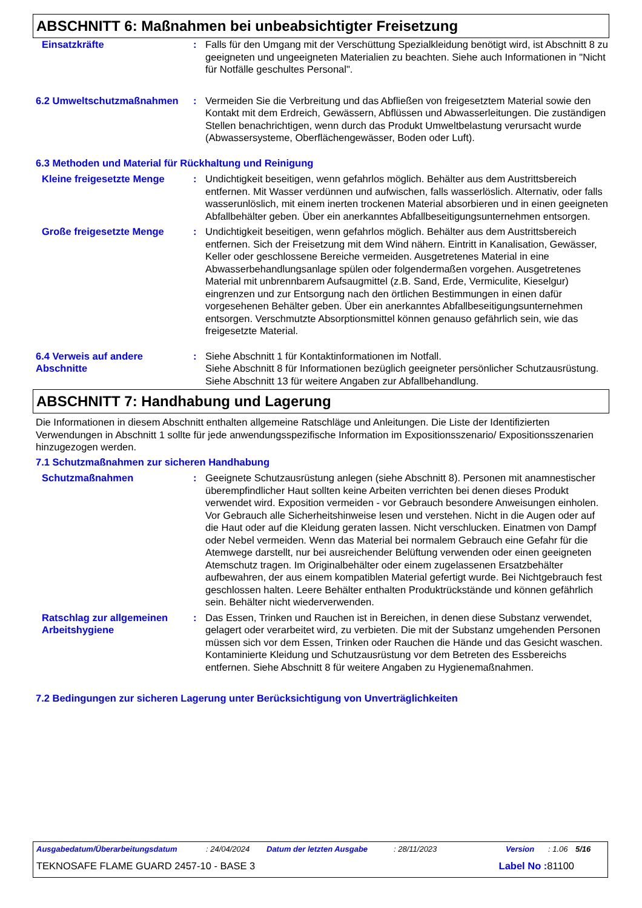ABSCHNITT 6: Maßnahmen bei unbeabsichtigter Freisetzung
Einsatzkräfte : Falls für den Umgang mit der Verschüttung Spezialkleidung benötigt wird, ist Abschnitt 8 zu geeigneten und ungeeigneten Materialien zu beachten. Siehe auch Informationen in "Nicht für Notfälle geschultes Personal".
6.2 Umweltschutzmaßnahmen : Vermeiden Sie die Verbreitung und das Abfließen von freigesetztem Material sowie den Kontakt mit dem Erdreich, Gewässern, Abflüssen und Abwasserleitungen. Die zuständigen Stellen benachrichtigen, wenn durch das Produkt Umweltbelastung verursacht wurde (Abwassersysteme, Oberflächengewässer, Boden oder Luft).
6.3 Methoden und Material für Rückhaltung und Reinigung
Kleine freigesetzte Menge : Undichtigkeit beseitigen, wenn gefahrlos möglich. Behälter aus dem Austrittsbereich entfernen. Mit Wasser verdünnen und aufwischen, falls wasserlöslich. Alternativ, oder falls wasserunlöslich, mit einem inerten trockenen Material absorbieren und in einen geeigneten Abfallbehälter geben. Über ein anerkanntes Abfallbeseitigungsunternehmen entsorgen.
Große freigesetzte Menge : Undichtigkeit beseitigen, wenn gefahrlos möglich. Behälter aus dem Austrittsbereich entfernen. Sich der Freisetzung mit dem Wind nähern. Eintritt in Kanalisation, Gewässer, Keller oder geschlossene Bereiche vermeiden. Ausgetretenes Material in eine Abwasserbehandlungsanlage spülen oder folgendermaßen vorgehen. Ausgetretenes Material mit unbrennbarem Aufsaugmittel (z.B. Sand, Erde, Vermiculite, Kieselgur) eingrenzen und zur Entsorgung nach den örtlichen Bestimmungen in einen dafür vorgesehenen Behälter geben. Über ein anerkanntes Abfallbeseitigungsunternehmen entsorgen. Verschmutzte Absorptionsmittel können genauso gefährlich sein, wie das freigesetzte Material.
6.4 Verweis auf andere Abschnitte
: Siehe Abschnitt 1 für Kontaktinformationen im Notfall.
Siehe Abschnitt 8 für Informationen bezüglich geeigneter persönlicher Schutzausrüstung.
Siehe Abschnitt 13 für weitere Angaben zur Abfallbehandlung.
ABSCHNITT 7: Handhabung und Lagerung
Die Informationen in diesem Abschnitt enthalten allgemeine Ratschläge und Anleitungen. Die Liste der Identifizierten Verwendungen in Abschnitt 1 sollte für jede anwendungsspezifische Information im Expositionsszenario/ Expositionsszenarien hinzugezogen werden.
7.1 Schutzmaßnahmen zur sicheren Handhabung
Schutzmaßnahmen : Geeignete Schutzausrüstung anlegen (siehe Abschnitt 8). Personen mit anamnestischer überempfindlicher Haut sollten keine Arbeiten verrichten bei denen dieses Produkt verwendet wird. Exposition vermeiden - vor Gebrauch besondere Anweisungen einholen. Vor Gebrauch alle Sicherheitshinweise lesen und verstehen. Nicht in die Augen oder auf die Haut oder auf die Kleidung geraten lassen. Nicht verschlucken. Einatmen von Dampf oder Nebel vermeiden. Wenn das Material bei normalem Gebrauch eine Gefahr für die Atemwege darstellt, nur bei ausreichender Belüftung verwenden oder einen geeigneten Atemschutz tragen. Im Originalbehälter oder einem zugelassenen Ersatzbehälter aufbewahren, der aus einem kompatiblen Material gefertigt wurde. Bei Nichtgebrauch fest geschlossen halten. Leere Behälter enthalten Produktrückstände und können gefährlich sein. Behälter nicht wiederverwenden.
Ratschlag zur allgemeinen Arbeitshygiene
: Das Essen, Trinken und Rauchen ist in Bereichen, in denen diese Substanz verwendet, gelagert oder verarbeitet wird, zu verbieten. Die mit der Substanz umgehenden Personen müssen sich vor dem Essen, Trinken oder Rauchen die Hände und das Gesicht waschen. Kontaminierte Kleidung und Schutzausrüstung vor dem Betreten des Essbereichs entfernen. Siehe Abschnitt 8 für weitere Angaben zu Hygienemaßnahmen.
7.2 Bedingungen zur sicheren Lagerung unter Berücksichtigung von Unverträglichkeiten
Ausgabedatum/Überarbeitungsdatum: 24/04/2024 Datum der letzten Ausgabe: 28/11/2023 Version: 1.06 5/16
TEKNOSAFE FLAME GUARD 2457-10 - BASE 3 Label No : 81100